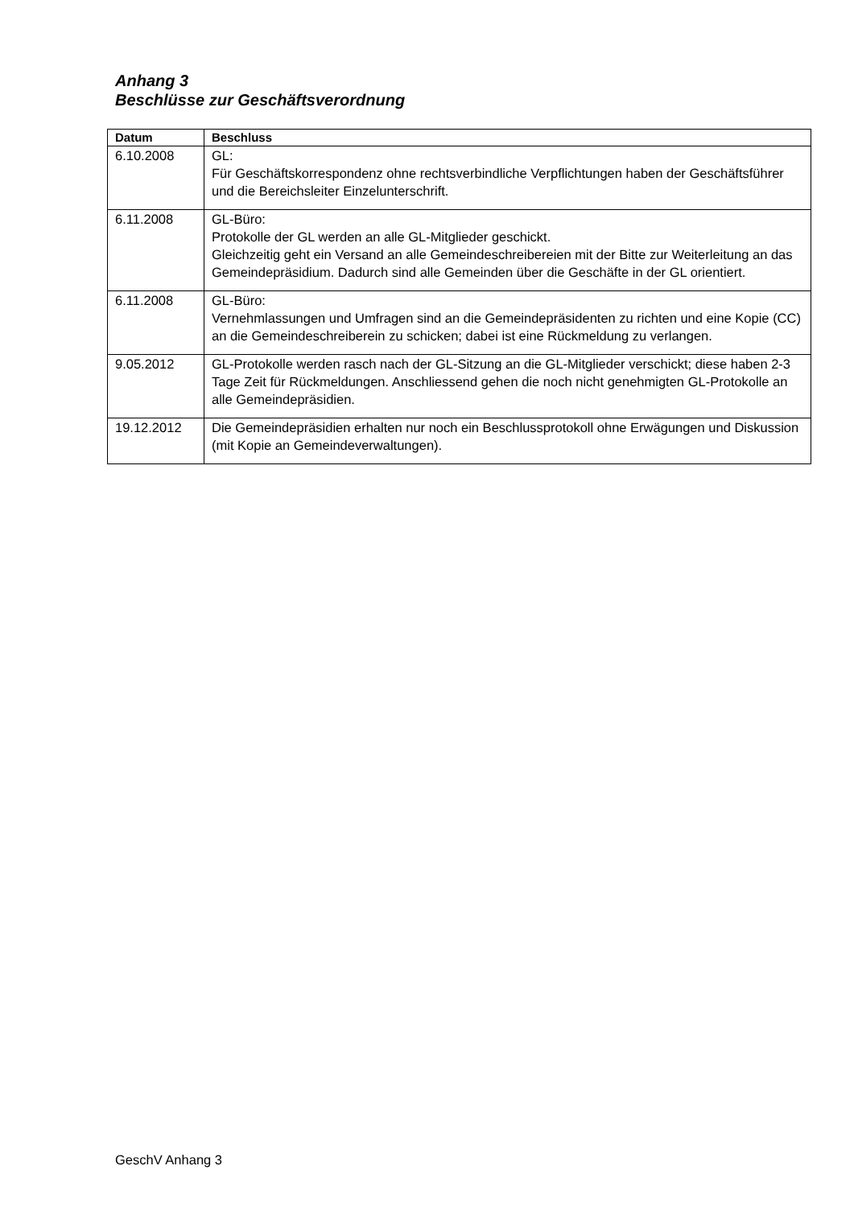Anhang 3
Beschlüsse zur Geschäftsverordnung
| Datum | Beschluss |
| --- | --- |
| 6.10.2008 | GL: Für Geschäftskorrespondenz ohne rechtsverbindliche Verpflichtungen haben der Geschäftsführer und die Bereichsleiter Einzelunterschrift. |
| 6.11.2008 | GL-Büro: Protokolle der GL werden an alle GL-Mitglieder geschickt. Gleichzeitig geht ein Versand an alle Gemeindeschreibereien mit der Bitte zur Weiterleitung an das Gemeindepräsidium. Dadurch sind alle Gemeinden über die Geschäfte in der GL orientiert. |
| 6.11.2008 | GL-Büro: Vernehmlassungen und Umfragen sind an die Gemeindepräsidenten zu richten und eine Kopie (CC) an die Gemeindeschreiberein zu schicken; dabei ist eine Rückmeldung zu verlangen. |
| 9.05.2012 | GL-Protokolle werden rasch nach der GL-Sitzung an die GL-Mitglieder verschickt; diese haben 2-3 Tage Zeit für Rückmeldungen. Anschliessend gehen die noch nicht genehmigten GL-Protokolle an alle Gemeindepräsidien. |
| 19.12.2012 | Die Gemeindepräsidien erhalten nur noch ein Beschlussprotokoll ohne Erwägungen und Diskussion (mit Kopie an Gemeindeverwaltungen). |
GeschV Anhang 3